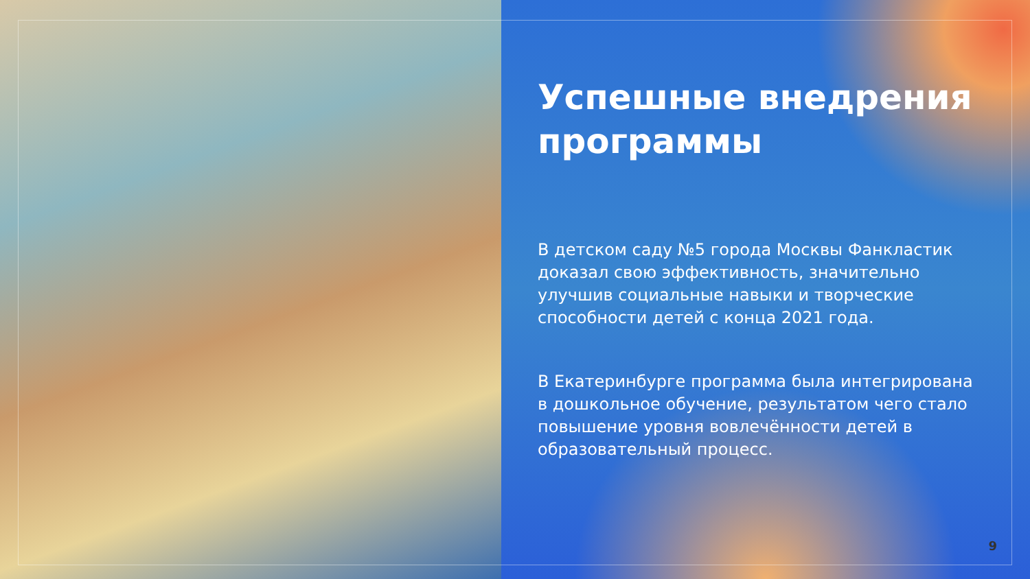Успешные внедрения программы
В детском саду №5 города Москвы Фанкластик доказал свою эффективность, значительно улучшив социальные навыки и творческие способности детей с конца 2021 года.
В Екатеринбурге программа была интегрирована в дошкольное обучение, результатом чего стало повышение уровня вовлечённости детей в образовательный процесс.
9